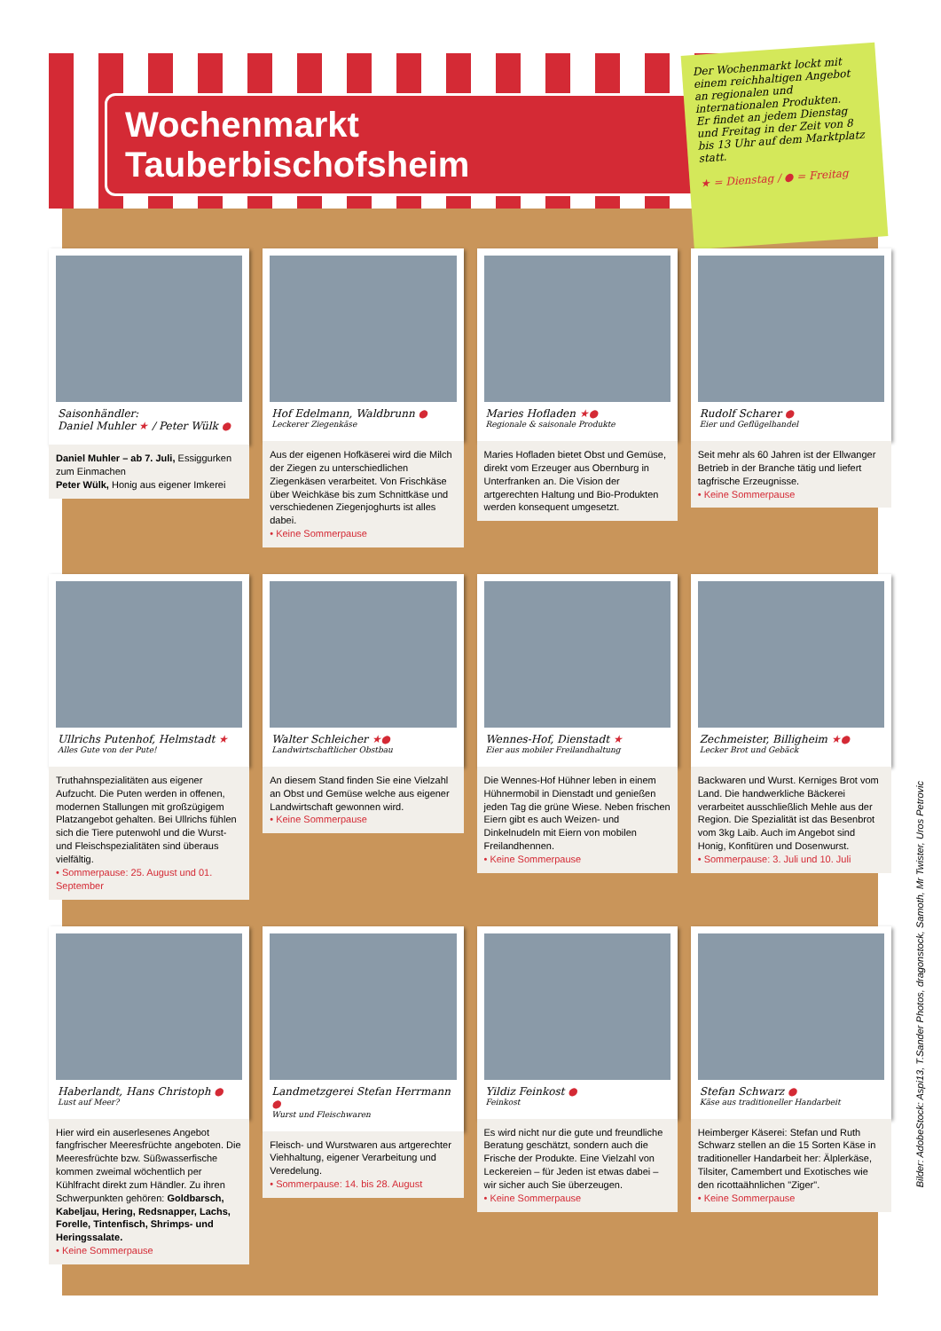Wochenmarkt Tauberbischofsheim
Der Wochenmarkt lockt mit einem reichhaltigen Angebot an regionalen und internationalen Produkten.
Er findet an jedem Dienstag und Freitag in der Zeit von 8 bis 13 Uhr auf dem Marktplatz statt.
★ = Dienstag / ● = Freitag
Saisonhändler:
Daniel Muhler ★ / Peter Wülk ●
Daniel Muhler – ab 7. Juli, Essiggurken zum Einmachen
Peter Wülk, Honig aus eigener Imkerei
Hof Edelmann, Waldbrunn ●
Leckerer Ziegenkäse
Aus der eigenen Hofkäserei wird die Milch der Ziegen zu unterschiedlichen Ziegenkäsen verarbeitet. Von Frischkäse über Weichkäse bis zum Schnittkäse und verschiedenen Ziegenjoghurts ist alles dabei.
• Keine Sommerpause
Maries Hofladen ★●
Regionale & saisonale Produkte
Maries Hofladen bietet Obst und Gemüse, direkt vom Erzeuger aus Obernburg in Unterfranken an. Die Vision der artgerechten Haltung und Bio-Produkten werden konsequent umgesetzt.
Rudolf Scharer ●
Eier und Geflügelhandel
Seit mehr als 60 Jahren ist der Ellwanger Betrieb in der Branche tätig und liefert tagfrische Erzeugnisse.
• Keine Sommerpause
Ullrichs Putenhof, Helmstadt ★
Alles Gute von der Pute!
Truthahnspezialitäten aus eigener Aufzucht. Die Puten werden in offenen, modernen Stallungen mit großzügigem Platzangebot gehalten. Bei Ullrichs fühlen sich die Tiere putenwohl und die Wurst- und Fleischspezialitäten sind überaus vielfältig.
• Sommerpause: 25. August und 01. September
Walter Schleicher ★●
Landwirtschaftlicher Obstbau
An diesem Stand finden Sie eine Vielzahl an Obst und Gemüse welche aus eigener Landwirtschaft gewonnen wird.
• Keine Sommerpause
Wennes-Hof, Dienstadt ★
Eier aus mobiler Freilandhaltung
Die Wennes-Hof Hühner leben in einem Hühnermobil in Dienstadt und genießen jeden Tag die grüne Wiese. Neben frischen Eiern gibt es auch Weizen- und Dinkelnudeln mit Eiern von mobilen Freilandhennen.
• Keine Sommerpause
Zechmeister, Billigheim ★●
Lecker Brot und Gebäck
Backwaren und Wurst. Kerniges Brot vom Land. Die handwerkliche Bäckerei verarbeitet ausschließlich Mehle aus der Region. Die Spezialität ist das Besenbrot vom 3kg Laib. Auch im Angebot sind Honig, Konfitüren und Dosenwurst.
• Sommerpause: 3. Juli und 10. Juli
Haberlandt, Hans Christoph ●
Lust auf Meer?
Hier wird ein auserlesenes Angebot fangfrischer Meeresfrüchte angeboten. Die Meeresfrüchte bzw. Süßwasserfische kommen zweimal wöchentlich per Kühlfracht direkt zum Händler. Zu ihren Schwerpunkten gehören: Goldbarsch, Kabeljau, Hering, Redsnapper, Lachs, Forelle, Tintenfisch, Shrimps- und Heringssalate.
• Keine Sommerpause
Landmetzgerei Stefan Herrmann ●
Wurst und Fleischwaren
Fleisch- und Wurstwaren aus artgerechter Viehhaltung, eigener Verarbeitung und Veredelung.
• Sommerpause: 14. bis 28. August
Yildiz Feinkost ●
Feinkost
Es wird nicht nur die gute und freundliche Beratung geschätzt, sondern auch die Frische der Produkte. Eine Vielzahl von Leckereien – für Jeden ist etwas dabei – wir sicher auch Sie überzeugen.
• Keine Sommerpause
Stefan Schwarz ●
Käse aus traditioneller Handarbeit
Heimberger Käserei: Stefan und Ruth Schwarz stellen an die 15 Sorten Käse in traditioneller Handarbeit her: Älplerkäse, Tilsiter, Camembert und Exotisches wie den ricottaähnlichen "Ziger".
• Keine Sommerpause
Bilder: AdobeStock: Aspi13, T.Sander Photos, dragonstock, Samoth, Mr Twister, Uros Petrovic